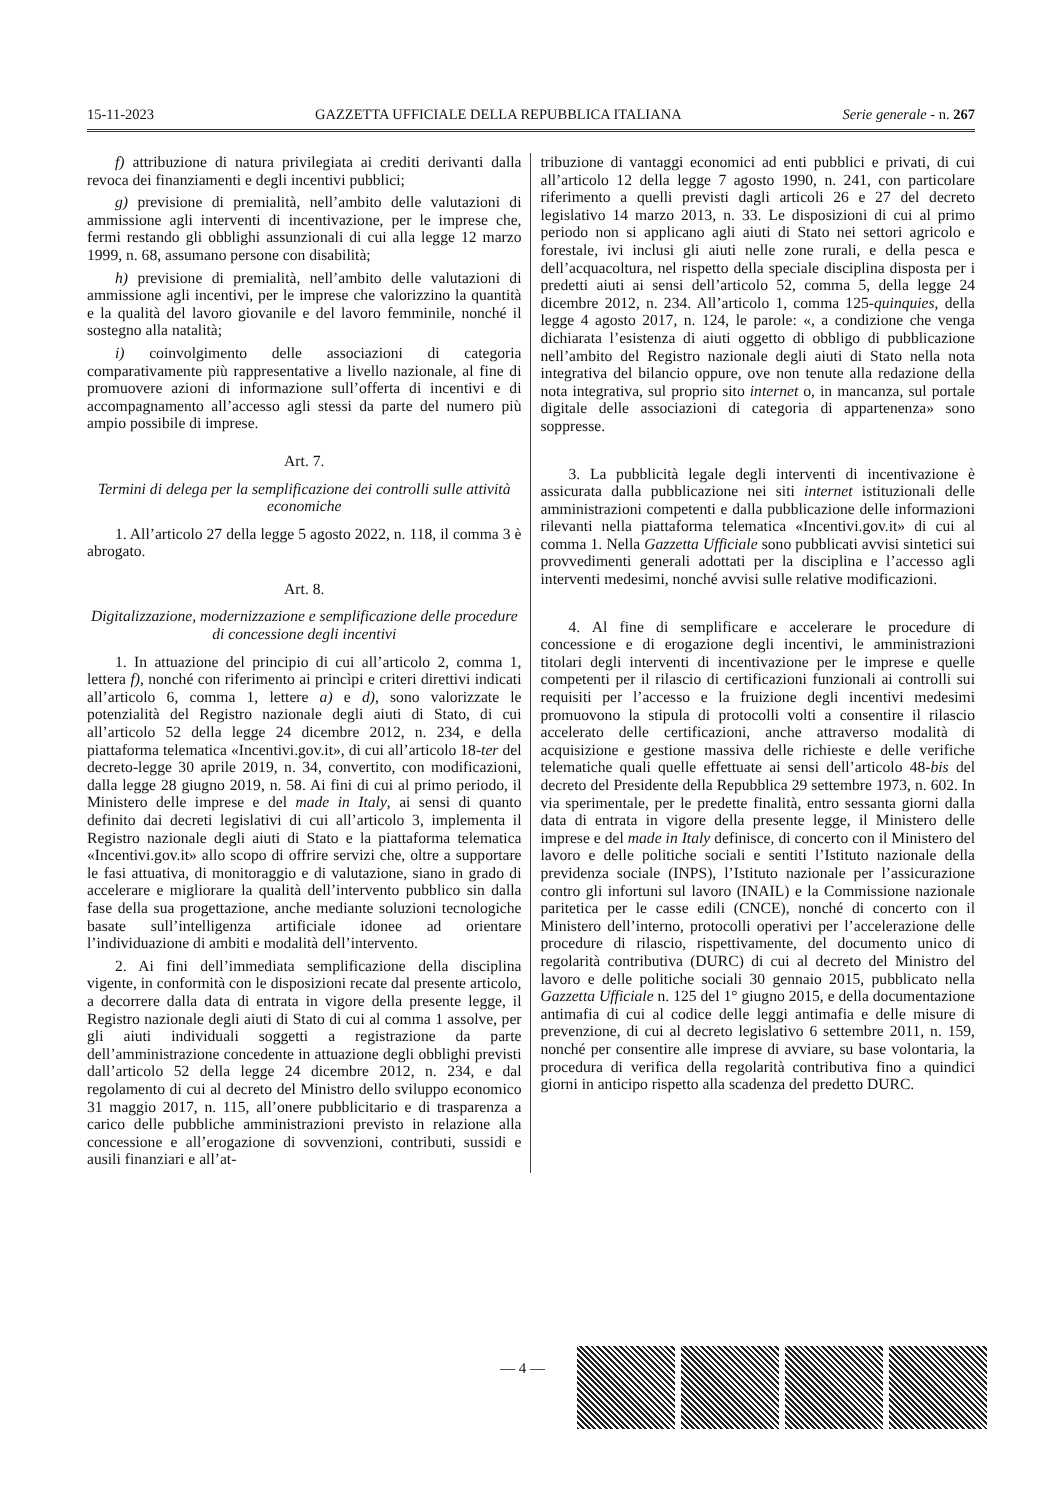15-11-2023 GAZZETTA UFFICIALE DELLA REPUBBLICA ITALIANA Serie generale - n. 267
f) attribuzione di natura privilegiata ai crediti derivanti dalla revoca dei finanziamenti e degli incentivi pubblici;
g) previsione di premialità, nell’ambito delle valutazioni di ammissione agli interventi di incentivazione, per le imprese che, fermi restando gli obblighi assunzionali di cui alla legge 12 marzo 1999, n. 68, assumano persone con disabilità;
h) previsione di premialità, nell’ambito delle valutazioni di ammissione agli incentivi, per le imprese che valorizzino la quantità e la qualità del lavoro giovanile e del lavoro femminile, nonché il sostegno alla natalità;
i) coinvolgimento delle associazioni di categoria comparativamente più rappresentative a livello nazionale, al fine di promuovere azioni di informazione sull’offerta di incentivi e di accompagnamento all’accesso agli stessi da parte del numero più ampio possibile di imprese.
Art. 7.
Termini di delega per la semplificazione dei controlli sulle attività economiche
1. All’articolo 27 della legge 5 agosto 2022, n. 118, il comma 3 è abrogato.
Art. 8.
Digitalizzazione, modernizzazione e semplificazione delle procedure di concessione degli incentivi
1. In attuazione del principio di cui all’articolo 2, comma 1, lettera f), nonché con riferimento ai princìpi e criteri direttivi indicati all’articolo 6, comma 1, lettere a) e d), sono valorizzate le potenzialità del Registro nazionale degli aiuti di Stato, di cui all’articolo 52 della legge 24 dicembre 2012, n. 234, e della piattaforma telematica «Incentivi.gov.it», di cui all’articolo 18-ter del decreto-legge 30 aprile 2019, n. 34, convertito, con modificazioni, dalla legge 28 giugno 2019, n. 58. Ai fini di cui al primo periodo, il Ministero delle imprese e del made in Italy, ai sensi di quanto definito dai decreti legislativi di cui all’articolo 3, implementa il Registro nazionale degli aiuti di Stato e la piattaforma telematica «Incentivi.gov.it» allo scopo di offrire servizi che, oltre a supportare le fasi attuativa, di monitoraggio e di valutazione, siano in grado di accelerare e migliorare la qualità dell’intervento pubblico sin dalla fase della sua progettazione, anche mediante soluzioni tecnologiche basate sull’intelligenza artificiale idonee ad orientare l’individuazione di ambiti e modalità dell’intervento.
2. Ai fini dell’immediata semplificazione della disciplina vigente, in conformità con le disposizioni recate dal presente articolo, a decorrere dalla data di entrata in vigore della presente legge, il Registro nazionale degli aiuti di Stato di cui al comma 1 assolve, per gli aiuti individuali soggetti a registrazione da parte dell’amministrazione concedente in attuazione degli obblighi previsti dall’articolo 52 della legge 24 dicembre 2012, n. 234, e dal regolamento di cui al decreto del Ministro dello sviluppo economico 31 maggio 2017, n. 115, all’onere pubblicitario e di trasparenza a carico delle pubbliche amministrazioni previsto in relazione alla concessione e all’erogazione di sovvenzioni, contributi, sussidi e ausili finanziari e all’at-
tribuzione di vantaggi economici ad enti pubblici e privati, di cui all’articolo 12 della legge 7 agosto 1990, n. 241, con particolare riferimento a quelli previsti dagli articoli 26 e 27 del decreto legislativo 14 marzo 2013, n. 33. Le disposizioni di cui al primo periodo non si applicano agli aiuti di Stato nei settori agricolo e forestale, ivi inclusi gli aiuti nelle zone rurali, e della pesca e dell’acquacoltura, nel rispetto della speciale disciplina disposta per i predetti aiuti ai sensi dell’articolo 52, comma 5, della legge 24 dicembre 2012, n. 234. All’articolo 1, comma 125-quinquies, della legge 4 agosto 2017, n. 124, le parole: «, a condizione che venga dichiarata l’esistenza di aiuti oggetto di obbligo di pubblicazione nell’ambito del Registro nazionale degli aiuti di Stato nella nota integrativa del bilancio oppure, ove non tenute alla redazione della nota integrativa, sul proprio sito internet o, in mancanza, sul portale digitale delle associazioni di categoria di appartenenza» sono soppresse.
3. La pubblicità legale degli interventi di incentivazione è assicurata dalla pubblicazione nei siti internet istituzionali delle amministrazioni competenti e dalla pubblicazione delle informazioni rilevanti nella piattaforma telematica «Incentivi.gov.it» di cui al comma 1. Nella Gazzetta Ufficiale sono pubblicati avvisi sintetici sui provvedimenti generali adottati per la disciplina e l’accesso agli interventi medesimi, nonché avvisi sulle relative modificazioni.
4. Al fine di semplificare e accelerare le procedure di concessione e di erogazione degli incentivi, le amministrazioni titolari degli interventi di incentivazione per le imprese e quelle competenti per il rilascio di certificazioni funzionali ai controlli sui requisiti per l’accesso e la fruizione degli incentivi medesimi promuovono la stipula di protocolli volti a consentire il rilascio accelerato delle certificazioni, anche attraverso modalità di acquisizione e gestione massiva delle richieste e delle verifiche telematiche quali quelle effettuate ai sensi dell’articolo 48-bis del decreto del Presidente della Repubblica 29 settembre 1973, n. 602. In via sperimentale, per le predette finalità, entro sessanta giorni dalla data di entrata in vigore della presente legge, il Ministero delle imprese e del made in Italy definisce, di concerto con il Ministero del lavoro e delle politiche sociali e sentiti l’Istituto nazionale della previdenza sociale (INPS), l’Istituto nazionale per l’assicurazione contro gli infortuni sul lavoro (INAIL) e la Commissione nazionale paritetica per le casse edili (CNCE), nonché di concerto con il Ministero dell’interno, protocolli operativi per l’accelerazione delle procedure di rilascio, rispettivamente, del documento unico di regolarità contributiva (DURC) di cui al decreto del Ministro del lavoro e delle politiche sociali 30 gennaio 2015, pubblicato nella Gazzetta Ufficiale n. 125 del 1° giugno 2015, e della documentazione antimafia di cui al codice delle leggi antimafia e delle misure di prevenzione, di cui al decreto legislativo 6 settembre 2011, n. 159, nonché per consentire alle imprese di avviare, su base volontaria, la procedura di verifica della regolarità contributiva fino a quindici giorni in anticipo rispetto alla scadenza del predetto DURC.
— 4 —